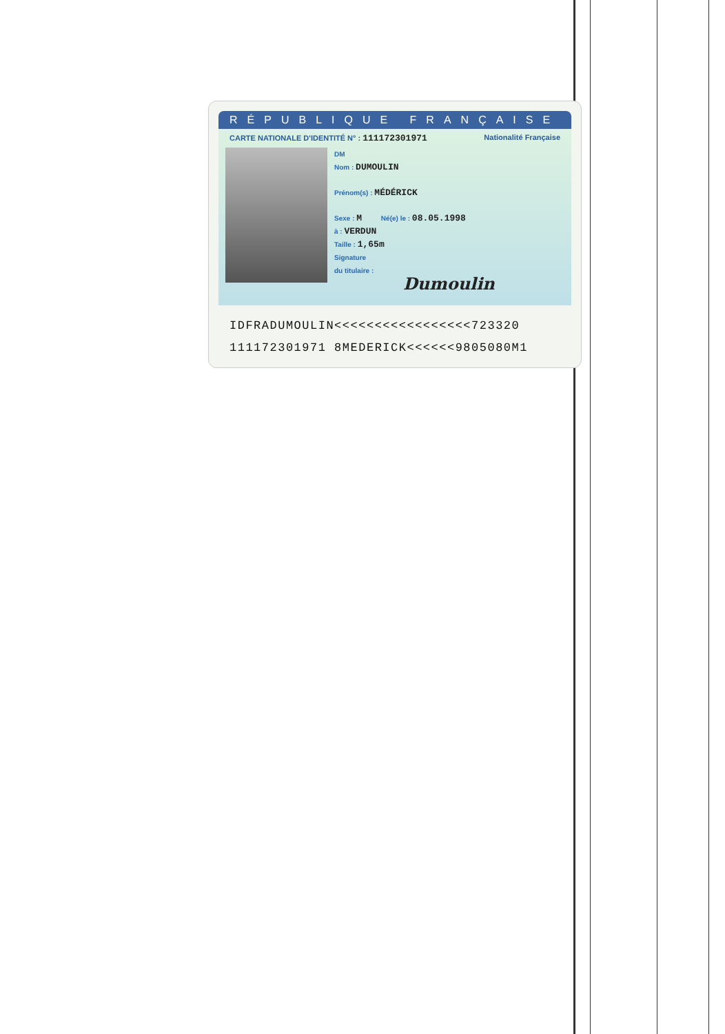RÉPUBLIQUE FRANÇAISE
CARTE NATIONALE D'IDENTITÉ N° : 111172301971 Nationalité Française
DM
Nom : DUMOULIN
Prénom(s) : MÉDÉRICK
Sexe : M Né(e) le : 08.05.1998
à : VERDUN
Taille : 1,65m
Signature
du titulaire :
Dumoulin
IDFRADUMOULIN<<<<<<<<<<<<<<<<<723320
111172301971 8MEDERICK<<<<<<9805080M1